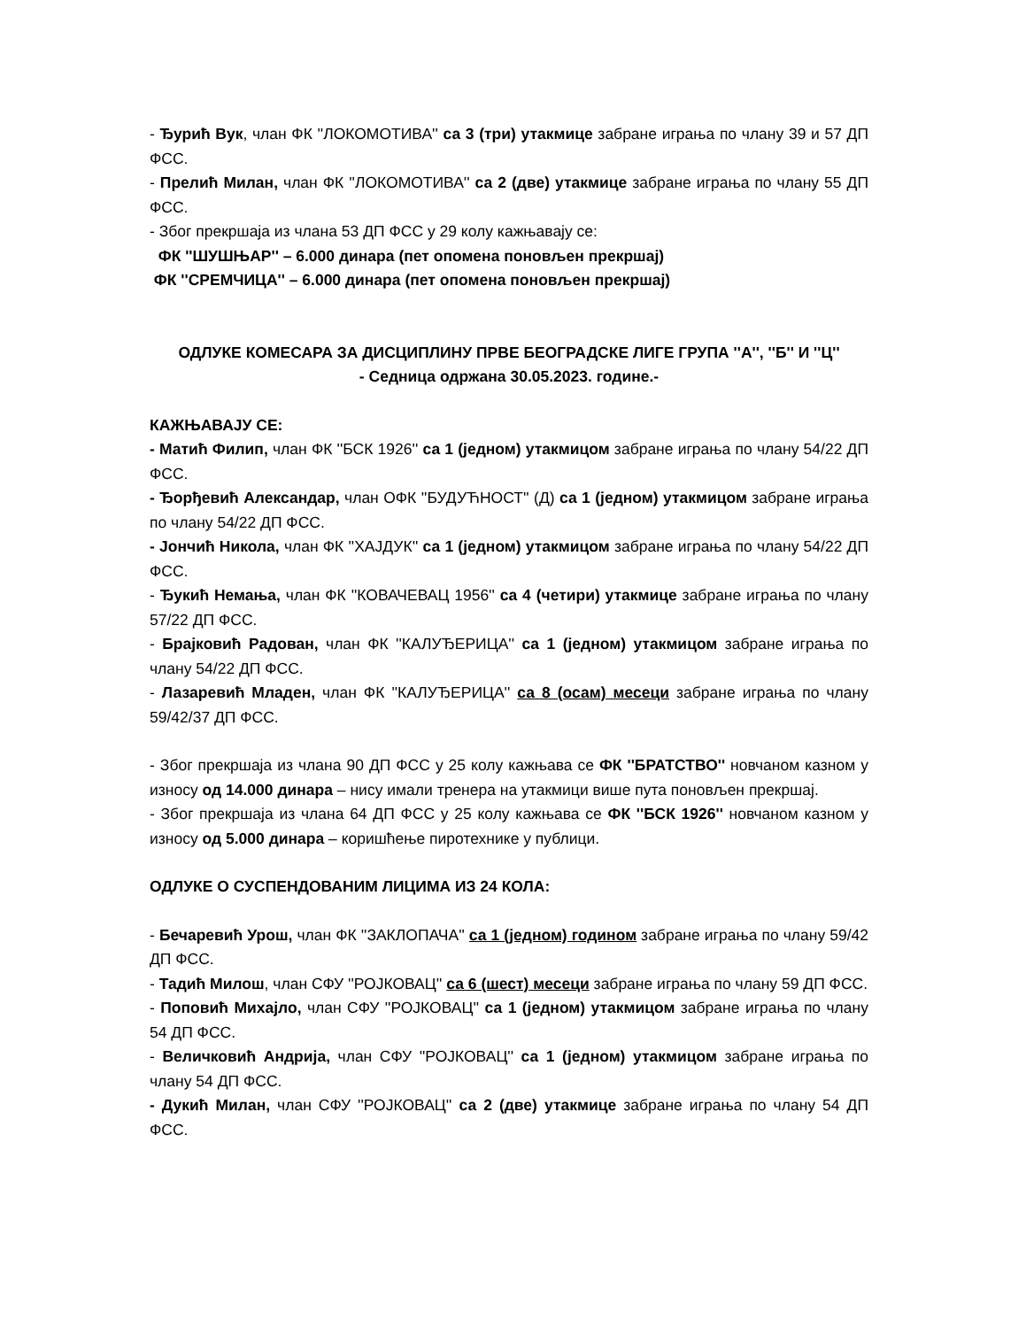- Ђурић Вук, члан ФК ''ЛОКОМОТИВА'' са 3 (три) утакмице забране играња по члану 39 и 57 ДП ФСС.
- Прелић Милан, члан ФК ''ЛОКОМОТИВА'' са 2 (две) утакмице забране играња по члану 55 ДП ФСС.
- Због прекршаја из члана 53 ДП ФСС у 29 колу кажњавају се:
ФК ''ШУШЊАР'' – 6.000 динара (пет опомена поновљен прекршај)
ФК ''СРЕМЧИЦА'' – 6.000 динара (пет опомена поновљен прекршај)
ОДЛУКЕ КОМЕСАРА ЗА ДИСЦИПЛИНУ ПРВЕ БЕОГРАДСКЕ ЛИГЕ ГРУПА ''А'', ''Б'' И ''Ц''
- Седница одржана 30.05.2023. године.-
КАЖЊАВАЈУ СЕ:
- Матић Филип, члан ФК ''БСК 1926'' са 1 (једном) утакмицом забране играња по члану 54/22 ДП ФСС.
- Ђорђевић Александар, члан ОФК ''БУДУЋНОСТ'' (Д) са 1 (једном) утакмицом забране играња по члану 54/22 ДП ФСС.
- Јончић Никола, члан ФК ''ХАЈДУК'' са 1 (једном) утакмицом забране играња по члану 54/22 ДП ФСС.
- Ђукић Немања, члан ФК ''КОВАЧЕВАЦ 1956'' са 4 (четири) утакмице забране играња по члану 57/22 ДП ФСС.
- Брајковић Радован, члан ФК ''КАЛУЂЕРИЦА'' са 1 (једном) утакмицом забране играња по члану 54/22 ДП ФСС.
- Лазаревић Младен, члан ФК ''КАЛУЂЕРИЦА'' са 8 (осам) месеци забране играња по члану 59/42/37 ДП ФСС.
- Због прекршаја из члана 90 ДП ФСС у 25 колу кажњава се ФК ''БРАТСТВО'' новчаном казном у износу од 14.000 динара – нису имали тренера на утакмици више пута поновљен прекршај.
- Због прекршаја из члана 64 ДП ФСС у 25 колу кажњава се ФК ''БСК 1926'' новчаном казном у износу од 5.000 динара – коришћење пиротехнике у публици.
ОДЛУКЕ О СУСПЕНДОВАНИМ ЛИЦИМА ИЗ 24 КОЛА:
- Бечаревић Урош, члан ФК ''ЗАКЛОПАЧА'' са 1 (једном) годином забране играња по члану 59/42 ДП ФСС.
- Тадић Милош, члан СФУ ''РОЈКОВАЦ'' са 6 (шест) месеци забране играња по члану 59 ДП ФСС.
- Поповић Михајло, члан СФУ ''РОЈКОВАЦ'' са 1 (једном) утакмицом забране играња по члану 54 ДП ФСС.
- Величковић Андрија, члан СФУ ''РОЈКОВАЦ'' са 1 (једном) утакмицом забране играња по члану 54 ДП ФСС.
- Дукић Милан, члан СФУ ''РОЈКОВАЦ'' са 2 (две) утакмице забране играња по члану 54 ДП ФСС.